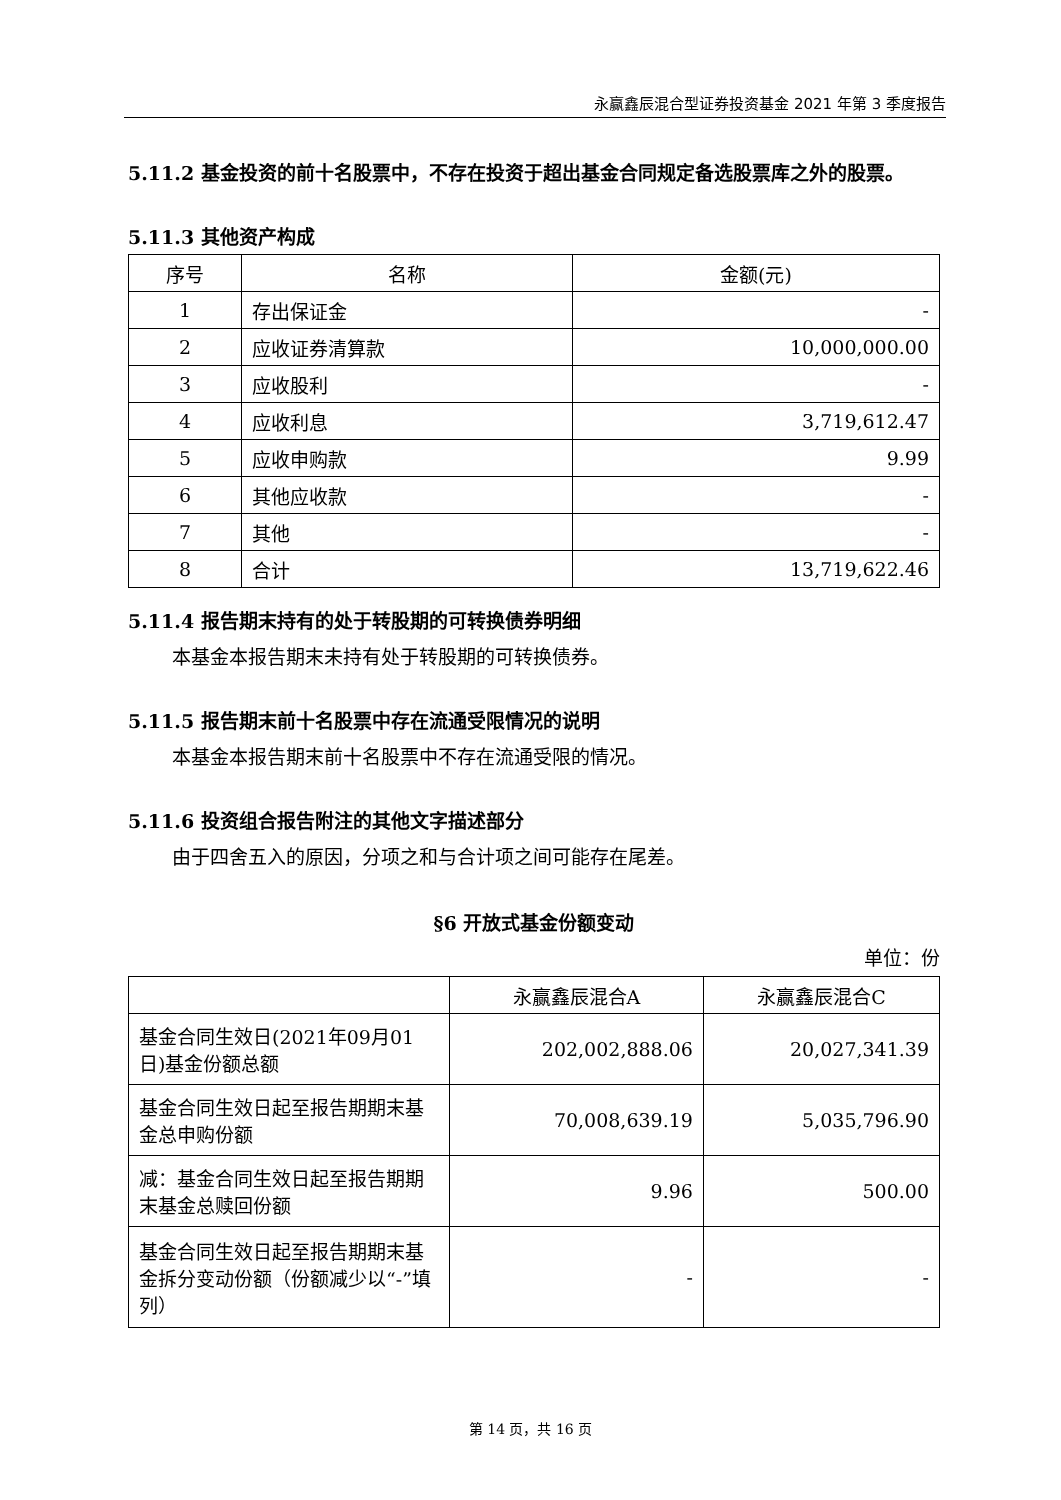永赢鑫辰混合型证券投资基金 2021 年第 3 季度报告
5.11.2 基金投资的前十名股票中，不存在投资于超出基金合同规定备选股票库之外的股票。
5.11.3 其他资产构成
| 序号 | 名称 | 金额(元) |
| --- | --- | --- |
| 1 | 存出保证金 | - |
| 2 | 应收证券清算款 | 10,000,000.00 |
| 3 | 应收股利 | - |
| 4 | 应收利息 | 3,719,612.47 |
| 5 | 应收申购款 | 9.99 |
| 6 | 其他应收款 | - |
| 7 | 其他 | - |
| 8 | 合计 | 13,719,622.46 |
5.11.4 报告期末持有的处于转股期的可转换债券明细
本基金本报告期末未持有处于转股期的可转换债券。
5.11.5 报告期末前十名股票中存在流通受限情况的说明
本基金本报告期末前十名股票中不存在流通受限的情况。
5.11.6 投资组合报告附注的其他文字描述部分
由于四舍五入的原因，分项之和与合计项之间可能存在尾差。
§6 开放式基金份额变动
单位：份
| | 永赢鑫辰混合A | 永赢鑫辰混合C |
| --- | --- | --- |
| 基金合同生效日(2021年09月01日)基金份额总额 | 202,002,888.06 | 20,027,341.39 |
| 基金合同生效日起至报告期期末基金总申购份额 | 70,008,639.19 | 5,035,796.90 |
| 减：基金合同生效日起至报告期期末基金总赎回份额 | 9.96 | 500.00 |
| 基金合同生效日起至报告期期末基金拆分变动份额（份额减少以“-”填列） | - | - |
第 14 页，共 16 页